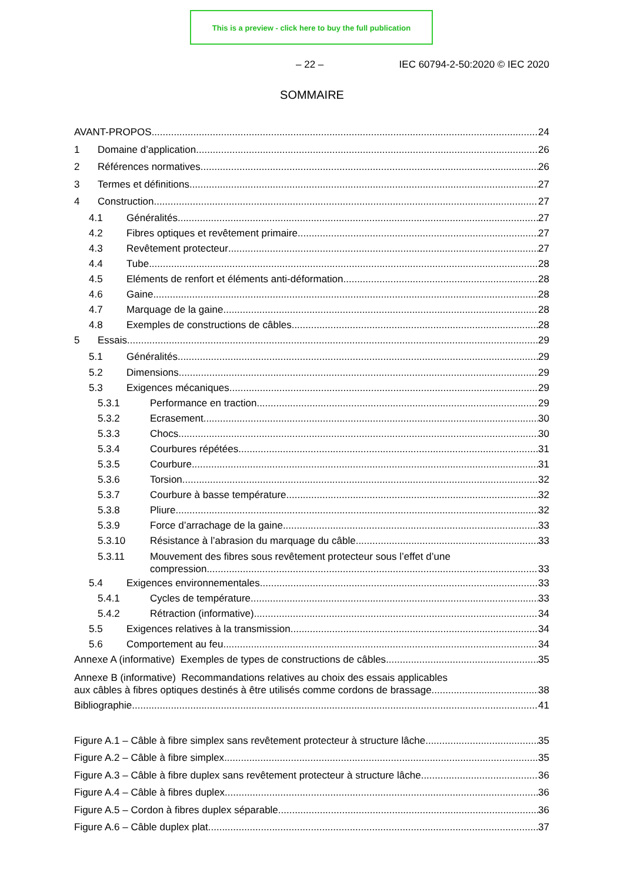This is a preview - click here to buy the full publication
– 22 – IEC 60794-2-50:2020 © IEC 2020
SOMMAIRE
AVANT-PROPOS 24
1 Domaine d’application 26
2 Références normatives 26
3 Termes et définitions 27
4 Construction 27
4.1 Généralités 27
4.2 Fibres optiques et revêtement primaire 27
4.3 Revêtement protecteur 27
4.4 Tube 28
4.5 Eléments de renfort et éléments anti-déformation 28
4.6 Gaine 28
4.7 Marquage de la gaine 28
4.8 Exemples de constructions de câbles 28
5 Essais 29
5.1 Généralités 29
5.2 Dimensions 29
5.3 Exigences mécaniques 29
5.3.1 Performance en traction 29
5.3.2 Ecrasement 30
5.3.3 Chocs 30
5.3.4 Courbures répétées 31
5.3.5 Courbure 31
5.3.6 Torsion 32
5.3.7 Courbure à basse température 32
5.3.8 Pliure 32
5.3.9 Force d’arrachage de la gaine 33
5.3.10 Résistance à l’abrasion du marquage du câble 33
5.3.11 Mouvement des fibres sous revêtement protecteur sous l’effet d’une
compression 33
5.4 Exigences environnementales 33
5.4.1 Cycles de température 33
5.4.2 Rétraction (informative) 34
5.5 Exigences relatives à la transmission 34
5.6 Comportement au feu 34
Annexe A (informative) Exemples de types de constructions de câbles 35
Annexe B (informative) Recommandations relatives au choix des essais applicables
aux câbles à fibres optiques destinés à être utilisés comme cordons de brassage 38
Bibliographie 41
Figure A.1 – Câble à fibre simplex sans revêtement protecteur à structure lâche 35
Figure A.2 – Câble à fibre simplex 35
Figure A.3 – Câble à fibre duplex sans revêtement protecteur à structure lâche 36
Figure A.4 – Câble à fibres duplex 36
Figure A.5 – Cordon à fibres duplex séparable 36
Figure A.6 – Câble duplex plat 37